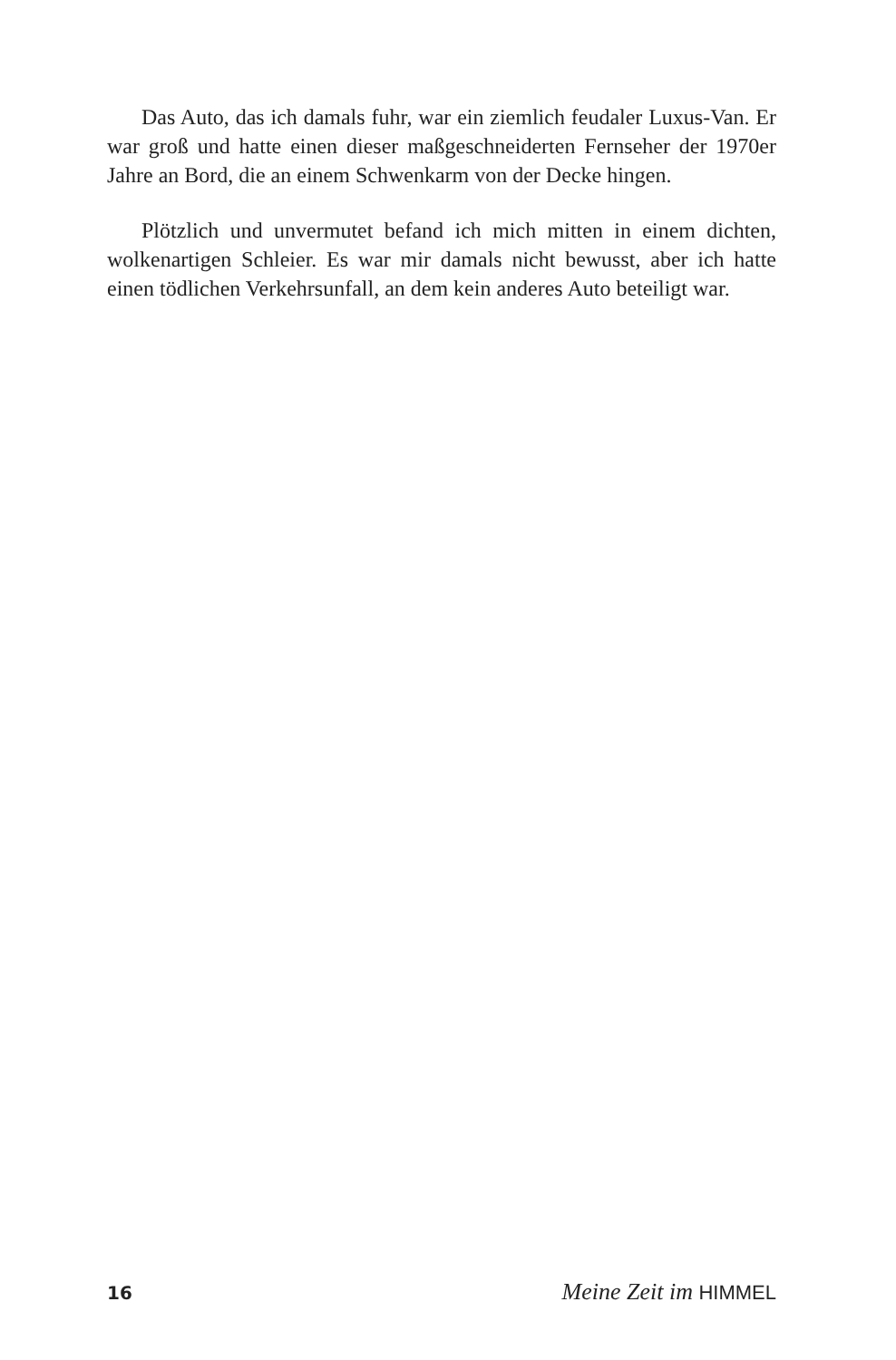Das Auto, das ich damals fuhr, war ein ziemlich feudaler Luxus-Van. Er war groß und hatte einen dieser maßgeschneiderten Fernseher der 1970er Jahre an Bord, die an einem Schwenkarm von der Decke hingen.
Plötzlich und unvermutet befand ich mich mitten in einem dichten, wolkenartigen Schleier. Es war mir damals nicht bewusst, aber ich hatte einen tödlichen Verkehrsunfall, an dem kein anderes Auto beteiligt war.
16 Meine Zeit im HIMMEL